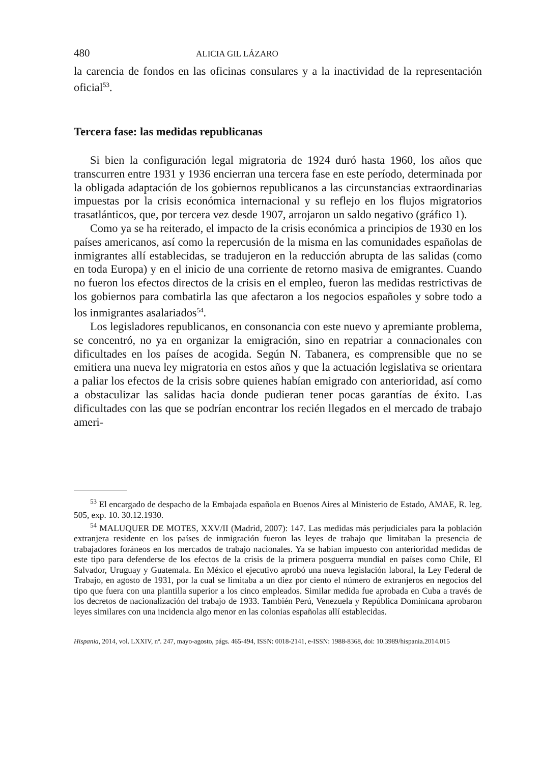480 ALICIA GIL LÁZARO
la carencia de fondos en las oficinas consulares y a la inactividad de la representación oficial<sup>53</sup>.
Tercera fase: las medidas republicanas
Si bien la configuración legal migratoria de 1924 duró hasta 1960, los años que transcurren entre 1931 y 1936 encierran una tercera fase en este período, determinada por la obligada adaptación de los gobiernos republicanos a las circunstancias extraordinarias impuestas por la crisis económica internacional y su reflejo en los flujos migratorios trasatlánticos, que, por tercera vez desde 1907, arrojaron un saldo negativo (gráfico 1).
Como ya se ha reiterado, el impacto de la crisis económica a principios de 1930 en los países americanos, así como la repercusión de la misma en las comunidades españolas de inmigrantes allí establecidas, se tradujeron en la reducción abrupta de las salidas (como en toda Europa) y en el inicio de una corriente de retorno masiva de emigrantes. Cuando no fueron los efectos directos de la crisis en el empleo, fueron las medidas restrictivas de los gobiernos para combatirla las que afectaron a los negocios españoles y sobre todo a los inmigrantes asalariados<sup>54</sup>.
Los legisladores republicanos, en consonancia con este nuevo y apremiante problema, se concentró, no ya en organizar la emigración, sino en repatriar a connacionales con dificultades en los países de acogida. Según N. Tabanera, es comprensible que no se emitiera una nueva ley migratoria en estos años y que la actuación legislativa se orientara a paliar los efectos de la crisis sobre quienes habían emigrado con anterioridad, así como a obstaculizar las salidas hacia donde pudieran tener pocas garantías de éxito. Las dificultades con las que se podrían encontrar los recién llegados en el mercado de trabajo ameri-
<sup>53</sup> El encargado de despacho de la Embajada española en Buenos Aires al Ministerio de Estado, AMAE, R. leg. 505, exp. 10. 30.12.1930.
<sup>54</sup> MALUQUER DE MOTES, XXV/II (Madrid, 2007): 147. Las medidas más perjudiciales para la población extranjera residente en los países de inmigración fueron las leyes de trabajo que limitaban la presencia de trabajadores foráneos en los mercados de trabajo nacionales. Ya se habían impuesto con anterioridad medidas de este tipo para defenderse de los efectos de la crisis de la primera posguerra mundial en países como Chile, El Salvador, Uruguay y Guatemala. En México el ejecutivo aprobó una nueva legislación laboral, la Ley Federal de Trabajo, en agosto de 1931, por la cual se limitaba a un diez por ciento el número de extranjeros en negocios del tipo que fuera con una plantilla superior a los cinco empleados. Similar medida fue aprobada en Cuba a través de los decretos de nacionalización del trabajo de 1933. También Perú, Venezuela y República Dominicana aprobaron leyes similares con una incidencia algo menor en las colonias españolas allí establecidas.
Hispania, 2014, vol. LXXIV, nº. 247, mayo-agosto, págs. 465-494, ISSN: 0018-2141, e-ISSN: 1988-8368, doi: 10.3989/hispania.2014.015